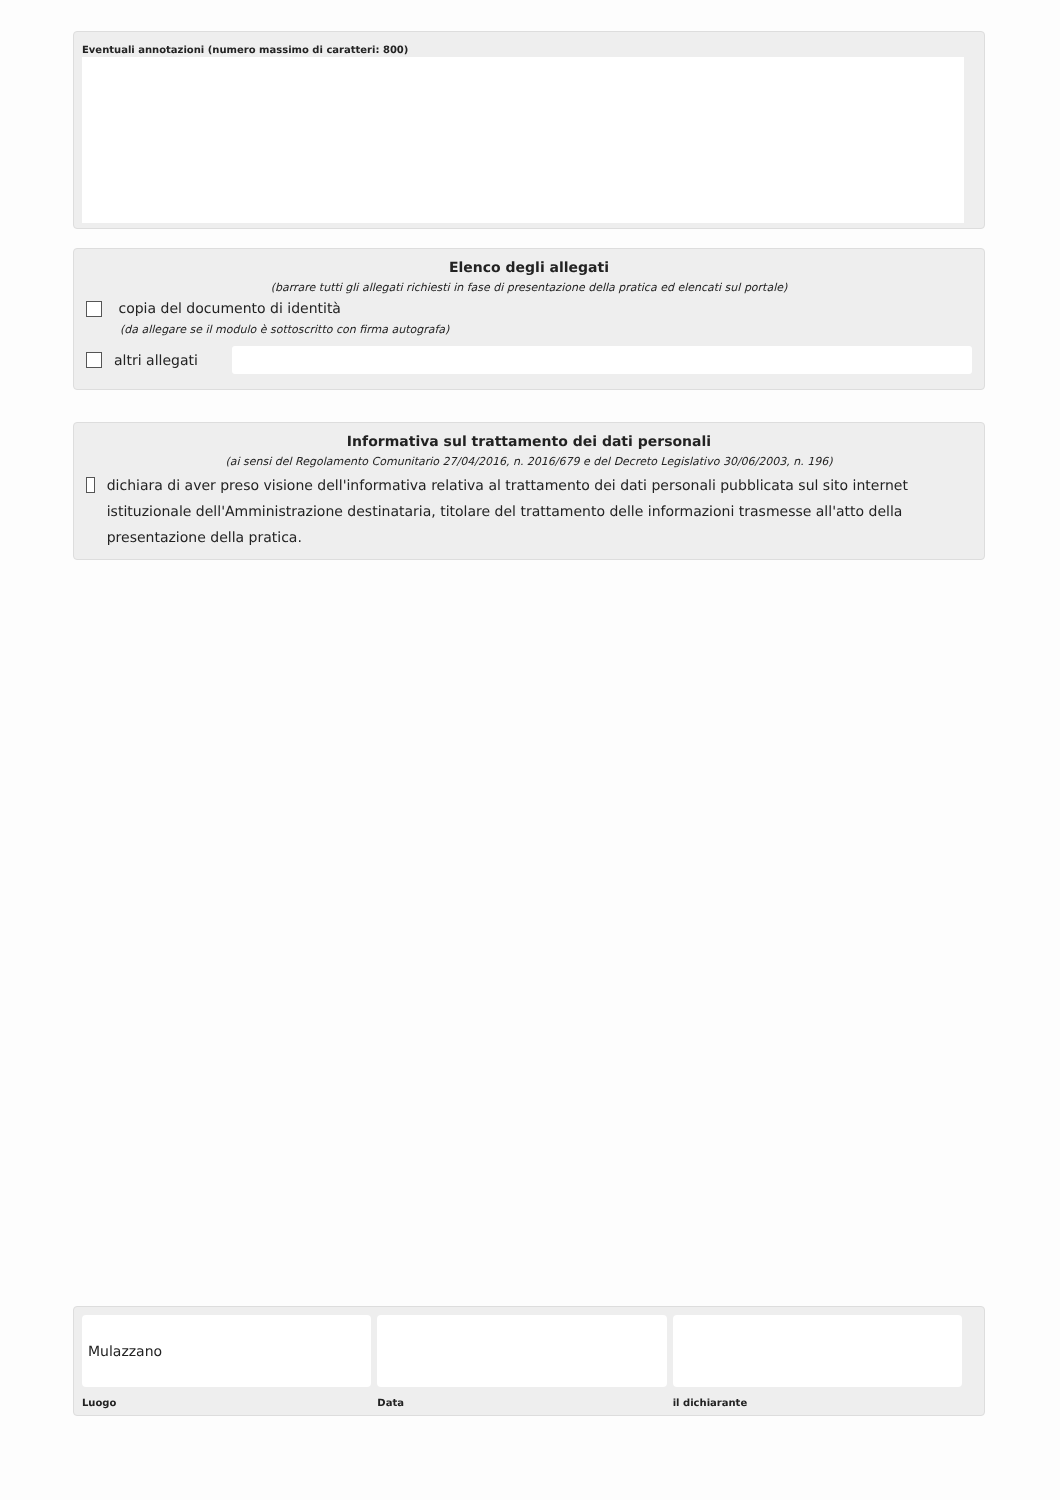Eventuali annotazioni (numero massimo di caratteri: 800)
Elenco degli allegati
(barrare tutti gli allegati richiesti in fase di presentazione della pratica ed elencati sul portale)
copia del documento di identità
(da allegare se il modulo è sottoscritto con firma autografa)
altri allegati
Informativa sul trattamento dei dati personali
(ai sensi del Regolamento Comunitario 27/04/2016, n. 2016/679 e del Decreto Legislativo 30/06/2003, n. 196)
dichiara di aver preso visione dell'informativa relativa al trattamento dei dati personali pubblicata sul sito internet istituzionale dell'Amministrazione destinataria, titolare del trattamento delle informazioni trasmesse all'atto della presentazione della pratica.
Mulazzano
Luogo
Data il dichiarante